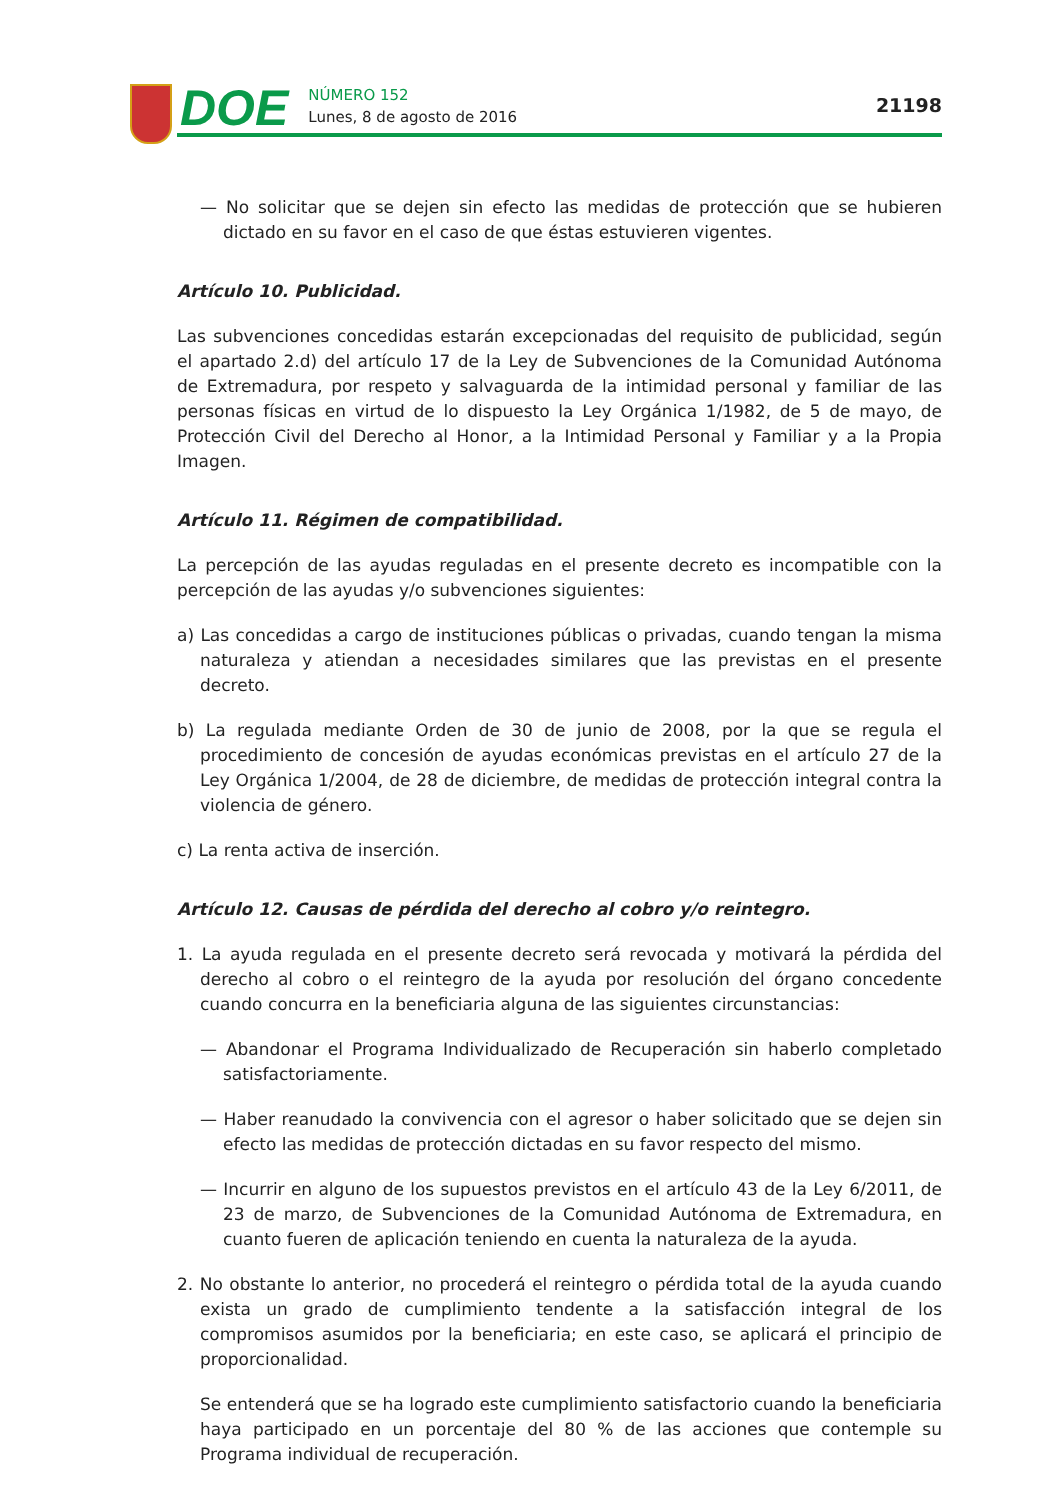DOE
NÚMERO 152
Lunes, 8 de agosto de 2016
21198
— No solicitar que se dejen sin efecto las medidas de protección que se hubieren dictado en su favor en el caso de que éstas estuvieren vigentes.
Artículo 10. Publicidad.
Las subvenciones concedidas estarán excepcionadas del requisito de publicidad, según el apartado 2.d) del artículo 17 de la Ley de Subvenciones de la Comunidad Autónoma de Extremadura, por respeto y salvaguarda de la intimidad personal y familiar de las personas físicas en virtud de lo dispuesto la Ley Orgánica 1/1982, de 5 de mayo, de Protección Civil del Derecho al Honor, a la Intimidad Personal y Familiar y a la Propia Imagen.
Artículo 11. Régimen de compatibilidad.
La percepción de las ayudas reguladas en el presente decreto es incompatible con la percepción de las ayudas y/o subvenciones siguientes:
a) Las concedidas a cargo de instituciones públicas o privadas, cuando tengan la misma naturaleza y atiendan a necesidades similares que las previstas en el presente decreto.
b) La regulada mediante Orden de 30 de junio de 2008, por la que se regula el procedimiento de concesión de ayudas económicas previstas en el artículo 27 de la Ley Orgánica 1/2004, de 28 de diciembre, de medidas de protección integral contra la violencia de género.
c) La renta activa de inserción.
Artículo 12. Causas de pérdida del derecho al cobro y/o reintegro.
1. La ayuda regulada en el presente decreto será revocada y motivará la pérdida del derecho al cobro o el reintegro de la ayuda por resolución del órgano concedente cuando concurra en la beneficiaria alguna de las siguientes circunstancias:
— Abandonar el Programa Individualizado de Recuperación sin haberlo completado satisfactoriamente.
— Haber reanudado la convivencia con el agresor o haber solicitado que se dejen sin efecto las medidas de protección dictadas en su favor respecto del mismo.
— Incurrir en alguno de los supuestos previstos en el artículo 43 de la Ley 6/2011, de 23 de marzo, de Subvenciones de la Comunidad Autónoma de Extremadura, en cuanto fueren de aplicación teniendo en cuenta la naturaleza de la ayuda.
2. No obstante lo anterior, no procederá el reintegro o pérdida total de la ayuda cuando exista un grado de cumplimiento tendente a la satisfacción integral de los compromisos asumidos por la beneficiaria; en este caso, se aplicará el principio de proporcionalidad.
Se entenderá que se ha logrado este cumplimiento satisfactorio cuando la beneficiaria haya participado en un porcentaje del 80 % de las acciones que contemple su Programa individual de recuperación.